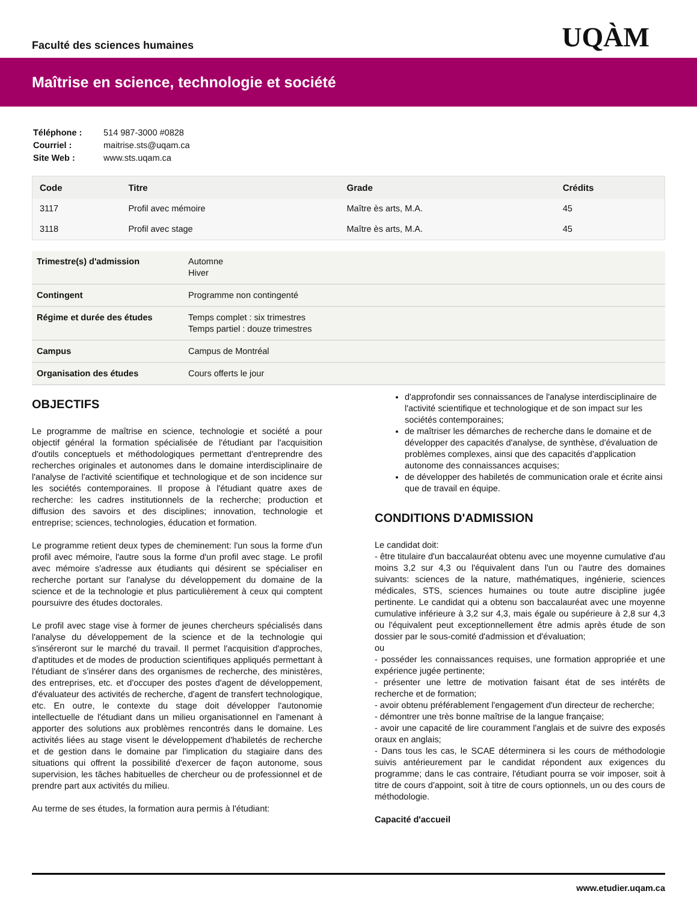Faculté des sciences humaines
UQÀM
Maîtrise en science, technologie et société
| Téléphone : | 514 987-3000 #0828 |
| Courriel : | maitrise.sts@uqam.ca |
| Site Web : | www.sts.uqam.ca |
| Code | Titre | Grade | Crédits |
| --- | --- | --- | --- |
| 3117 | Profil avec mémoire | Maître ès arts, M.A. | 45 |
| 3118 | Profil avec stage | Maître ès arts, M.A. | 45 |
| Trimestre(s) d'admission | Automne Hiver |
| Contingent | Programme non contingenté |
| Régime et durée des études | Temps complet : six trimestres Temps partiel : douze trimestres |
| Campus | Campus de Montréal |
| Organisation des études | Cours offerts le jour |
OBJECTIFS
Le programme de maîtrise en science, technologie et société a pour objectif général la formation spécialisée de l'étudiant par l'acquisition d'outils conceptuels et méthodologiques permettant d'entreprendre des recherches originales et autonomes dans le domaine interdisciplinaire de l'analyse de l'activité scientifique et technologique et de son incidence sur les sociétés contemporaines. Il propose à l'étudiant quatre axes de recherche: les cadres institutionnels de la recherche; production et diffusion des savoirs et des disciplines; innovation, technologie et entreprise; sciences, technologies, éducation et formation.
Le programme retient deux types de cheminement: l'un sous la forme d'un profil avec mémoire, l'autre sous la forme d'un profil avec stage. Le profil avec mémoire s'adresse aux étudiants qui désirent se spécialiser en recherche portant sur l'analyse du développement du domaine de la science et de la technologie et plus particulièrement à ceux qui comptent poursuivre des études doctorales.
Le profil avec stage vise à former de jeunes chercheurs spécialisés dans l'analyse du développement de la science et de la technologie qui s'inséreront sur le marché du travail. Il permet l'acquisition d'approches, d'aptitudes et de modes de production scientifiques appliqués permettant à l'étudiant de s'insérer dans des organismes de recherche, des ministères, des entreprises, etc. et d'occuper des postes d'agent de développement, d'évaluateur des activités de recherche, d'agent de transfert technologique, etc. En outre, le contexte du stage doit développer l'autonomie intellectuelle de l'étudiant dans un milieu organisationnel en l'amenant à apporter des solutions aux problèmes rencontrés dans le domaine. Les activités liées au stage visent le développement d'habiletés de recherche et de gestion dans le domaine par l'implication du stagiaire dans des situations qui offrent la possibilité d'exercer de façon autonome, sous supervision, les tâches habituelles de chercheur ou de professionnel et de prendre part aux activités du milieu.
Au terme de ses études, la formation aura permis à l'étudiant:
d'approfondir ses connaissances de l'analyse interdisciplinaire de l'activité scientifique et technologique et de son impact sur les sociétés contemporaines;
de maîtriser les démarches de recherche dans le domaine et de développer des capacités d'analyse, de synthèse, d'évaluation de problèmes complexes, ainsi que des capacités d'application autonome des connaissances acquises;
de développer des habiletés de communication orale et écrite ainsi que de travail en équipe.
CONDITIONS D'ADMISSION
Le candidat doit:
- être titulaire d'un baccalauréat obtenu avec une moyenne cumulative d'au moins 3,2 sur 4,3 ou l'équivalent dans l'un ou l'autre des domaines suivants: sciences de la nature, mathématiques, ingénierie, sciences médicales, STS, sciences humaines ou toute autre discipline jugée pertinente. Le candidat qui a obtenu son baccalauréat avec une moyenne cumulative inférieure à 3,2 sur 4,3, mais égale ou supérieure à 2,8 sur 4,3 ou l'équivalent peut exceptionnellement être admis après étude de son dossier par le sous-comité d'admission et d'évaluation;
ou
- posséder les connaissances requises, une formation appropriée et une expérience jugée pertinente;
- présenter une lettre de motivation faisant état de ses intérêts de recherche et de formation;
- avoir obtenu préférablement l'engagement d'un directeur de recherche;
- démontrer une très bonne maîtrise de la langue française;
- avoir une capacité de lire couramment l'anglais et de suivre des exposés oraux en anglais;
- Dans tous les cas, le SCAE déterminera si les cours de méthodologie suivis antérieurement par le candidat répondent aux exigences du programme; dans le cas contraire, l'étudiant pourra se voir imposer, soit à titre de cours d'appoint, soit à titre de cours optionnels, un ou des cours de méthodologie.
Capacité d'accueil
www.etudier.uqam.ca